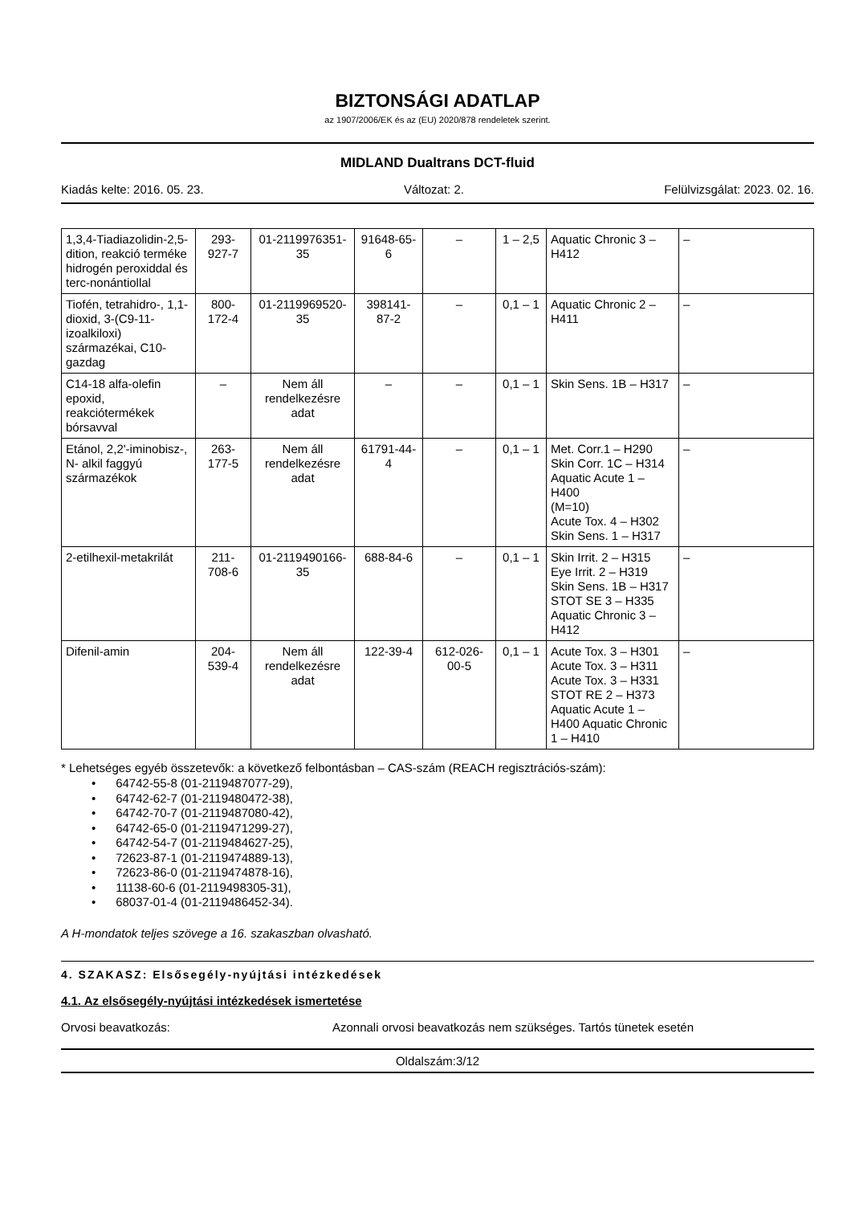BIZTONSÁGI ADATLAP
az 1907/2006/EK és az (EU) 2020/878 rendeletek szerint.
MIDLAND Dualtrans DCT-fluid
Kiadás kelte: 2016. 05. 23. Változat: 2. Felülvizsgálat: 2023. 02. 16.
| 1,3,4-Tiadiazolidin-2,5-dition, reakció terméke hidrogén peroxiddal és terc-nonántiollal | 293-927-7 | 01-2119976351-35 | 91648-65-6 | – | 1 – 2,5 | Aquatic Chronic 3 – H412 | – |
| Tiofén, tetrahidro-, 1,1-dioxid, 3-(C9-11-izoalkiloxi) származékai, C10-gazdag | 800-172-4 | 01-2119969520-35 | 398141-87-2 | – | 0,1 – 1 | Aquatic Chronic 2 – H411 | – |
| C14-18 alfa-olefin epoxid, reakciótermékek bórsavval | – | Nem áll rendelkezésre adat | – | – | 0,1 – 1 | Skin Sens. 1B – H317 | – |
| Etánol, 2,2'-iminobisz-, N- alkil faggyú származékok | 263-177-5 | Nem áll rendelkezésre adat | 61791-44-4 | – | 0,1 – 1 | Met. Corr.1 – H290 Skin Corr. 1C – H314 Aquatic Acute 1 – H400 (M=10) Acute Tox. 4 – H302 Skin Sens. 1 – H317 | – |
| 2-etilhexil-metakrilát | 211-708-6 | 01-2119490166-35 | 688-84-6 | – | 0,1 – 1 | Skin Irrit. 2 – H315 Eye Irrit. 2 – H319 Skin Sens. 1B – H317 STOT SE 3 – H335 Aquatic Chronic 3 – H412 | – |
| Difenil-amin | 204-539-4 | Nem áll rendelkezésre adat | 122-39-4 | 612-026-00-5 | 0,1 – 1 | Acute Tox. 3 – H301 Acute Tox. 3 – H311 Acute Tox. 3 – H331 STOT RE 2 – H373 Aquatic Acute 1 – H400 Aquatic Chronic 1 – H410 | – |
* Lehetséges egyéb összetevők: a következő felbontásban – CAS-szám (REACH regisztrációs-szám):
• 64742-55-8 (01-2119487077-29),
• 64742-62-7 (01-2119480472-38),
• 64742-70-7 (01-2119487080-42),
• 64742-65-0 (01-2119471299-27),
• 64742-54-7 (01-2119484627-25),
• 72623-87-1 (01-2119474889-13),
• 72623-86-0 (01-2119474878-16),
• 11138-60-6 (01-2119498305-31),
• 68037-01-4 (01-2119486452-34).
A H-mondatok teljes szövege a 16. szakaszban olvasható.
4. SZAKASZ: Elsősegély-nyújtási intézkedések
4.1. Az elsősegély-nyújtási intézkedések ismertetése
Orvosi beavatkozás: Azonnali orvosi beavatkozás nem szükséges. Tartós tünetek esetén
Oldalszám:3/12